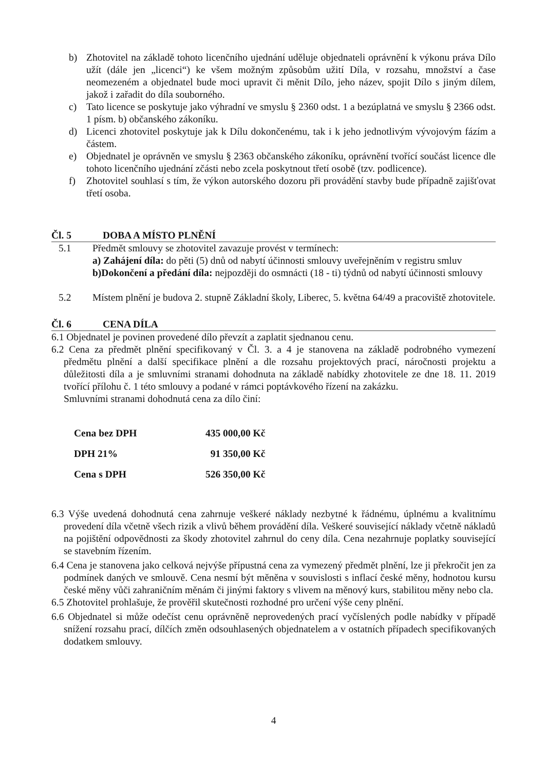b) Zhotovitel na základě tohoto licenčního ujednání uděluje objednateli oprávnění k výkonu práva Dílo užít (dále jen „licenci“) ke všem možným způsobům užití Díla, v rozsahu, množství a čase neomezeném a objednatel bude moci upravit či měnit Dílo, jeho název, spojit Dílo s jiným dílem, jakož i zařadit do díla souborného.
c) Tato licence se poskytuje jako výhradní ve smyslu § 2360 odst. 1 a bezúplatná ve smyslu § 2366 odst. 1 písm. b) občanského zákoníku.
d) Licenci zhotovitel poskytuje jak k Dílu dokončenému, tak i k jeho jednotlivým vývojovým fázím a částem.
e) Objednatel je oprávněn ve smyslu § 2363 občanského zákoníku, oprávnění tvořící součást licence dle tohoto licenčního ujednání zčásti nebo zcela poskytnout třetí osobě (tzv. podlicence).
f) Zhotovitel souhlasí s tím, že výkon autorského dozoru při provádění stavby bude případně zajišťovat třetí osoba.
Čl. 5 DOBA A MÍSTO PLNĚNÍ
5.1 Předmět smlouvy se zhotovitel zavazuje provést v termínech:
a) Zahájení díla: do pěti (5) dnů od nabytí účinnosti smlouvy uveřejněním v registru smluv
b)Dokončení a předání díla: nejpozději do osmnácti (18 - ti) týdnů od nabytí účinnosti smlouvy
5.2 Místem plnění je budova 2. stupně Základní školy, Liberec, 5. května 64/49 a pracoviště zhotovitele.
Čl. 6 CENA DÍLA
6.1 Objednatel je povinen provedené dílo převzít a zaplatit sjednanou cenu.
6.2 Cena za předmět plnění specifikovaný v Čl. 3. a 4 je stanovena na základě podrobného vymezení předmětu plnění a další specifikace plnění a dle rozsahu projektových prací, náročnosti projektu a důležitosti díla a je smluvními stranami dohodnuta na základě nabídky zhotovitele ze dne 18. 11. 2019 tvořící přílohu č. 1 této smlouvy a podané v rámci poptávkového řízení na zakázku.
Smluvními stranami dohodnutá cena za dílo činí:
| Cena bez DPH | 435 000,00 Kč |
| DPH 21% | 91 350,00 Kč |
| Cena s DPH | 526 350,00 Kč |
6.3 Výše uvedená dohodnutá cena zahrnuje veškeré náklady nezbytné k řádnému, úplnému a kvalitnímu provedení díla včetně všech rizik a vlivů během provádění díla. Veškeré související náklady včetně nákladů na pojištění odpovědnosti za škody zhotovitel zahrnul do ceny díla. Cena nezahrnuje poplatky související se stavebním řízením.
6.4 Cena je stanovena jako celková nejvýše přípustná cena za vymezený předmět plnění, lze ji překročit jen za podmínek daných ve smlouvě. Cena nesmí být měněna v souvislosti s inflací české měny, hodnotou kursu české měny vůči zahraničním měnám či jinými faktory s vlivem na měnový kurs, stabilitou měny nebo cla.
6.5 Zhotovitel prohlašuje, že prověřil skutečnosti rozhodné pro určení výše ceny plnění.
6.6 Objednatel si může odečíst cenu oprávněně neprovedených prací vyčíslených podle nabídky v případě snížení rozsahu prací, dílčích změn odsouhlasených objednatelem a v ostatních případech specifikovaných dodatkem smlouvy.
4